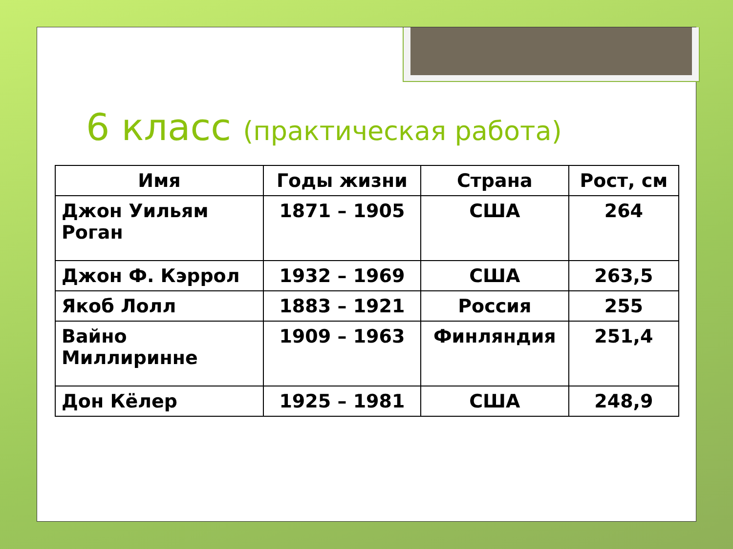6 класс (практическая работа)
| Имя | Годы жизни | Страна | Рост, см |
| --- | --- | --- | --- |
| Джон Уильям Роган | 1871 – 1905 | США | 264 |
| Джон Ф. Кэррол | 1932 – 1969 | США | 263,5 |
| Якоб Лолл | 1883 – 1921 | Россия | 255 |
| Вайно Миллиринне | 1909 – 1963 | Финляндия | 251,4 |
| Дон Кёлер | 1925 – 1981 | США | 248,9 |